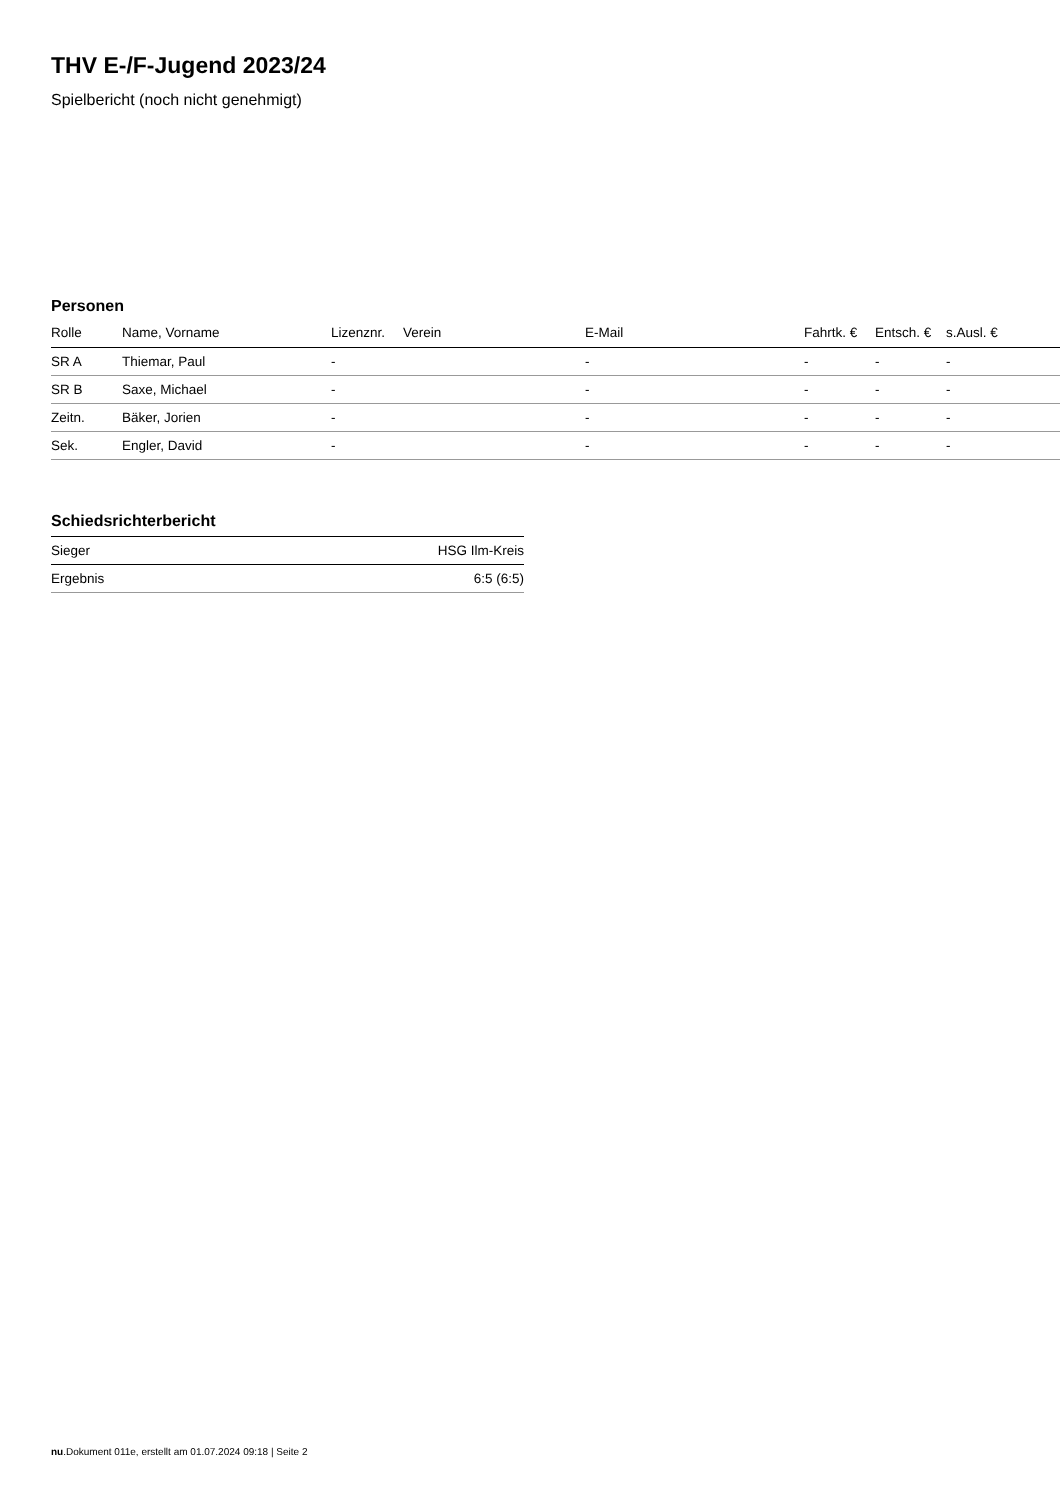THV E-/F-Jugend 2023/24
Spielbericht (noch nicht genehmigt)
Personen
| Rolle | Name, Vorname | Lizenznr. | Verein | E-Mail | Fahrtk. € | Entsch. € | s.Ausl. € |
| --- | --- | --- | --- | --- | --- | --- | --- |
| SR A | Thiemar, Paul | - | | - | - | - | - |
| SR B | Saxe, Michael | - | | - | - | - | - |
| Zeitn. | Bäker, Jorien | - | | - | - | - | - |
| Sek. | Engler, David | - | | - | - | - | - |
Schiedsrichterbericht
| Sieger | HSG Ilm-Kreis |
| Ergebnis | 6:5 (6:5) |
nu.Dokument 011e, erstellt am 01.07.2024 09:18 | Seite 2